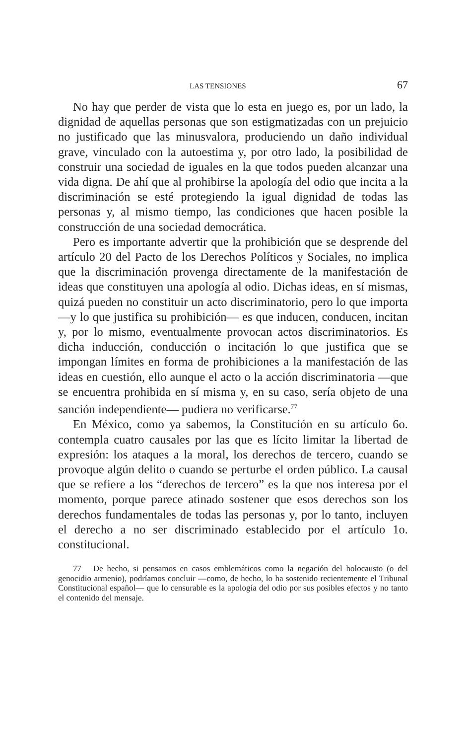LAS TENSIONES 67
No hay que perder de vista que lo esta en juego es, por un lado, la dignidad de aquellas personas que son estigmatizadas con un prejuicio no justificado que las minusvalora, produciendo un daño individual grave, vinculado con la autoestima y, por otro lado, la posibilidad de construir una sociedad de iguales en la que todos pueden alcanzar una vida digna. De ahí que al prohibirse la apología del odio que incita a la discriminación se esté protegiendo la igual dignidad de todas las personas y, al mismo tiempo, las condiciones que hacen posible la construcción de una sociedad democrática.
Pero es importante advertir que la prohibición que se desprende del artículo 20 del Pacto de los Derechos Políticos y Sociales, no implica que la discriminación provenga directamente de la manifestación de ideas que constituyen una apología al odio. Dichas ideas, en sí mismas, quizá pueden no constituir un acto discriminatorio, pero lo que importa —y lo que justifica su prohibición— es que inducen, conducen, incitan y, por lo mismo, eventualmente provocan actos discriminatorios. Es dicha inducción, conducción o incitación lo que justifica que se impongan límites en forma de prohibiciones a la manifestación de las ideas en cuestión, ello aunque el acto o la acción discriminatoria —que se encuentra prohibida en sí misma y, en su caso, sería objeto de una sanción independiente— pudiera no verificarse.<sup>77</sup>
En México, como ya sabemos, la Constitución en su artículo 6o. contempla cuatro causales por las que es lícito limitar la libertad de expresión: los ataques a la moral, los derechos de tercero, cuando se provoque algún delito o cuando se perturbe el orden público. La causal que se refiere a los “derechos de tercero” es la que nos interesa por el momento, porque parece atinado sostener que esos derechos son los derechos fundamentales de todas las personas y, por lo tanto, incluyen el derecho a no ser discriminado establecido por el artículo 1o. constitucional.
77 De hecho, si pensamos en casos emblemáticos como la negación del holocausto (o del genocidio armenio), podríamos concluir —como, de hecho, lo ha sostenido recientemente el Tribunal Constitucional español— que lo censurable es la apología del odio por sus posibles efectos y no tanto el contenido del mensaje.